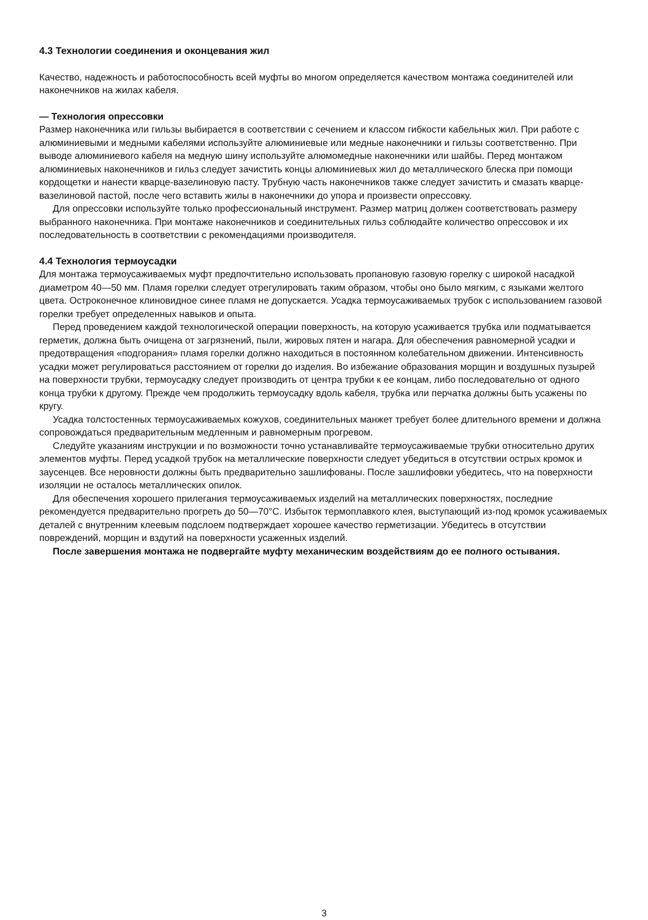4.3 Технологии соединения и оконцевания жил
Качество, надежность и работоспособность всей муфты во многом определяется качеством монтажа соединителей или наконечников на жилах кабеля.
— Технология опрессовки
Размер наконечника или гильзы выбирается в соответствии с сечением и классом гибкости кабельных жил. При работе с алюминиевыми и медными кабелями используйте алюминиевые или медные наконечники и гильзы соответственно. При выводе алюминиевого кабеля на медную шину используйте алюмомедные наконечники или шайбы. Перед монтажом алюминиевых наконечников и гильз следует зачистить концы алюминиевых жил до металлического блеска при помощи кордощетки и нанести кварце-вазелиновую пасту. Трубную часть наконечников также следует зачистить и смазать кварце-вазелиновой пастой, после чего вставить жилы в наконечники до упора и произвести опрессовку.
Для опрессовки используйте только профессиональный инструмент. Размер матриц должен соответствовать размеру выбранного наконечника. При монтаже наконечников и соединительных гильз соблюдайте количество опрессовок и их последовательность в соответствии с рекомендациями производителя.
4.4 Технология термоусадки
Для монтажа термоусаживаемых муфт предпочтительно использовать пропановую газовую горелку с широкой насадкой диаметром 40—50 мм. Пламя горелки следует отрегулировать таким образом, чтобы оно было мягким, с языками желтого цвета. Остроконечное клиновидное синее пламя не допускается. Усадка термоусаживаемых трубок с использованием газовой горелки требует определенных навыков и опыта.
Перед проведением каждой технологической операции поверхность, на которую усаживается трубка или подматывается герметик, должна быть очищена от загрязнений, пыли, жировых пятен и нагара. Для обеспечения равномерной усадки и предотвращения «подгорания» пламя горелки должно находиться в постоянном колебательном движении. Интенсивность усадки может регулироваться расстоянием от горелки до изделия. Во избежание образования морщин и воздушных пузырей на поверхности трубки, термоусадку следует производить от центра трубки к ее концам, либо последовательно от одного конца трубки к другому. Прежде чем продолжить термоусадку вдоль кабеля, трубка или перчатка должны быть усажены по кругу.
Усадка толстостенных термоусаживаемых кожухов, соединительных манжет требует более длительного времени и должна сопровождаться предварительным медленным и равномерным прогревом.
Следуйте указаниям инструкции и по возможности точно устанавливайте термоусаживаемые трубки относительно других элементов муфты. Перед усадкой трубок на металлические поверхности следует убедиться в отсутствии острых кромок и заусенцев. Все неровности должны быть предварительно зашлифованы. После зашлифовки убедитесь, что на поверхности изоляции не осталось металлических опилок.
Для обеспечения хорошего прилегания термоусаживаемых изделий на металлических поверхностях, последние рекомендуется предварительно прогреть до 50—70°С. Избыток термоплавкого клея, выступающий из-под кромок усаживаемых деталей с внутренним клеевым подслоем подтверждает хорошее качество герметизации. Убедитесь в отсутствии повреждений, морщин и вздутий на поверхности усаженных изделий.
После завершения монтажа не подвергайте муфту механическим воздействиям до ее полного остывания.
3